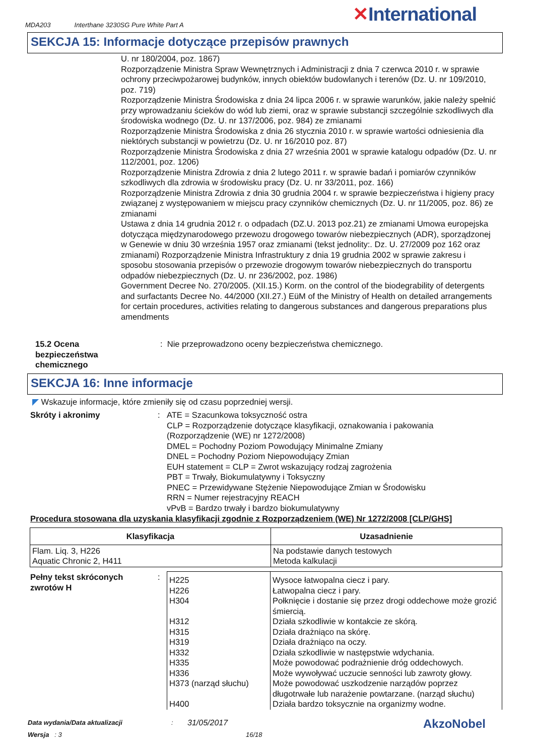MDA203 Interthane 3230SG Pure White Part A
✕International
SEKCJA 15: Informacje dotyczące przepisów prawnych
U. nr 180/2004, poz. 1867)
Rozporządzenie Ministra Spraw Wewnętrznych i Administracji z dnia 7 czerwca 2010 r. w sprawie ochrony przeciwpożarowej budynków, innych obiektów budowlanych i terenów (Dz. U. nr 109/2010, poz. 719)
Rozporządzenie Ministra Środowiska z dnia 24 lipca 2006 r. w sprawie warunków, jakie należy spełnić przy wprowadzaniu ścieków do wód lub ziemi, oraz w sprawie substancji szczególnie szkodliwych dla środowiska wodnego (Dz. U. nr 137/2006, poz. 984) ze zmianami
Rozporządzenie Ministra Środowiska z dnia 26 stycznia 2010 r. w sprawie wartości odniesienia dla niektórych substancji w powietrzu (Dz. U. nr 16/2010 poz. 87)
Rozporządzenie Ministra Środowiska z dnia 27 września 2001 w sprawie katalogu odpadów (Dz. U. nr 112/2001, poz. 1206)
Rozporządzenie Ministra Zdrowia z dnia 2 lutego 2011 r. w sprawie badań i pomiarów czynników szkodliwych dla zdrowia w środowisku pracy (Dz. U. nr 33/2011, poz. 166)
Rozporządzenie Ministra Zdrowia z dnia 30 grudnia 2004 r. w sprawie bezpieczeństwa i higieny pracy związanej z występowaniem w miejscu pracy czynników chemicznych (Dz. U. nr 11/2005, poz. 86) ze zmianami
Ustawa z dnia 14 grudnia 2012 r. o odpadach (DZ.U. 2013 poz.21) ze zmianami Umowa europejska dotycząca międzynarodowego przewozu drogowego towarów niebezpiecznych (ADR), sporządzonej w Genewie w dniu 30 września 1957 oraz zmianami (tekst jednolity:. Dz. U. 27/2009 poz 162 oraz zmianami) Rozporządzenie Ministra Infrastruktury z dnia 19 grudnia 2002 w sprawie zakresu i sposobu stosowania przepisów o przewozie drogowym towarów niebezpiecznych do transportu odpadów niebezpiecznych (Dz. U. nr 236/2002, poz. 1986)
Government Decree No. 270/2005. (XII.15.) Korm. on the control of the biodegrability of detergents and surfactants Decree No. 44/2000 (XII.27.) EüM of the Ministry of Health on detailed arrangements for certain procedures, activities relating to dangerous substances and dangerous preparations plus amendments
15.2 Ocena bezpieczeństwa chemicznego
: Nie przeprowadzono oceny bezpieczeństwa chemicznego.
SEKCJA 16: Inne informacje
◤ Wskazuje informacje, które zmieniły się od czasu poprzedniej wersji.
Skróty i akronimy :
ATE = Szacunkowa toksyczność ostra
CLP = Rozporządzenie dotyczące klasyfikacji, oznakowania i pakowania (Rozporządzenie (WE) nr 1272/2008)
DMEL = Pochodny Poziom Powodujący Minimalne Zmiany
DNEL = Pochodny Poziom Niepowodujący Zmian
EUH statement = CLP = Zwrot wskazujący rodzaj zagrożenia
PBT = Trwały, Biokumulatywny i Toksyczny
PNEC = Przewidywane Stężenie Niepowodujące Zmian w Środowisku
RRN = Numer rejestracyjny REACH
vPvB = Bardzo trwały i bardzo biokumulatywny
Procedura stosowana dla uzyskania klasyfikacji zgodnie z Rozporządzeniem (WE) Nr 1272/2008 [CLP/GHS]
| Klasyfikacja | Uzasadnienie |
| --- | --- |
| Flam. Liq. 3, H226 Aquatic Chronic 2, H411 | Na podstawie danych testowych Metoda kalkulacji |
Pełny tekst skróconych zwrotów H
:
| H225 H226 H304 H312 H315 H319 H332 H335 H336 H373 (narząd słuchu) H400 | Wysoce łatwopalna ciecz i pary. Łatwopalna ciecz i pary. Połknięcie i dostanie się przez drogi oddechowe może grozić śmiercią. Działa szkodliwie w kontakcie ze skórą. Działa drażniąco na skórę. Działa drażniąco na oczy. Działa szkodliwie w następstwie wdychania. Może powodować podrażnienie dróg oddechowych. Może wywoływać uczucie senności lub zawroty głowy. Może powodować uszkodzenie narządów poprzez długotrwałe lub narażenie powtarzane. (narząd słuchu) Działa bardzo toksycznie na organizmy wodne. |
Data wydania/Data aktualizacji : 31/05/2017
Wersja : 3 16/18
AkzoNobel